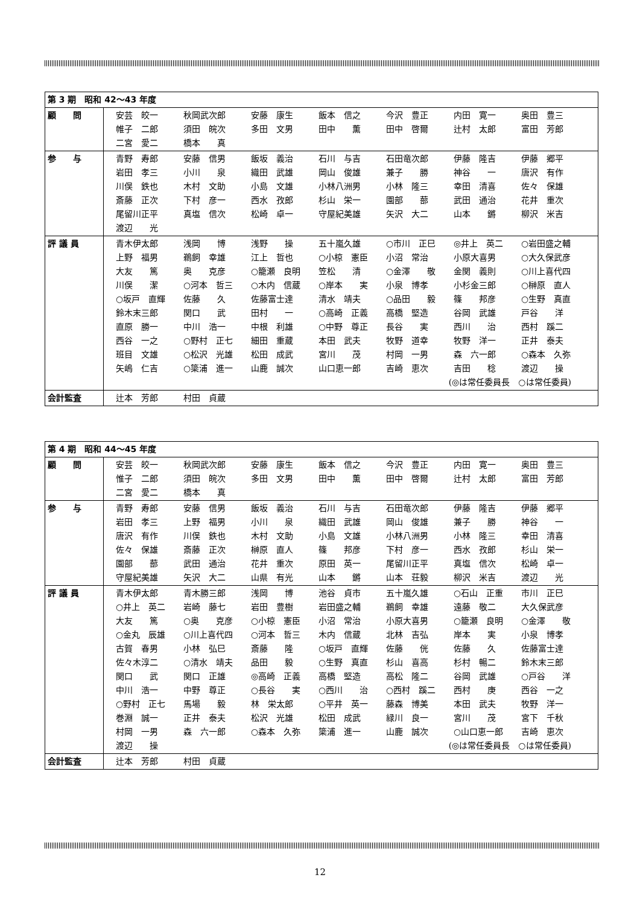| 第 3 期 昭和 42～43 年度 | |
| 顧 問 | 安芸 皎一 秋岡武次郎 安藤 康生 飯本 信之 今沢 豊正 内田 寛一 奥田 豊三 帷子 二郎 須田 皖次 多田 文男 田中 薫 田中 啓爾 辻村 太郎 富田 芳郎 二宮 愛二 橋本 真 |
| 参 与 | 青野 寿郎 安藤 信男 飯坂 義治 石川 与吉 石田竜次郎 伊藤 隆吉 伊藤 郷平 岩田 孝三 小川 泉 織田 武雄 岡山 俊雄 兼子 勝 神谷 一 唐沢 有作 川俣 鉄也 木村 文助 小島 文雄 小林八洲男 小林 隆三 幸田 清喜 佐々 保雄 斎藤 正次 下村 彦一 西水 孜郎 杉山 栄一 園部 蔀 武田 通治 花井 重次 尾留川正平 真塩 信次 松崎 卓一 守屋紀美雄 矢沢 大二 山本 鏘 柳沢 米吉 渡辺 光 |
| 評 議 員 | 青木伊太郎 浅岡 博 浅野 操 五十嵐久雄 ○市川 正巳 ◎井上 英二 ○岩田盛之輔 上野 福男 鵜飼 幸雄 江上 哲也 ○小椋 憲臣 小沼 常治 小原大喜男 ○大久保武彦 大友 篤 奥 克彦 ○籠瀬 良明 笠松 清 ○金澤 敬 金関 義則 ○川上喜代四 川俣 潔 ○河本 哲三 ○木内 信蔵 ○岸本 実 小泉 博孝 小杉金三郎 ○榊原 直人 ○坂戸 直輝 佐藤 久 佐藤富士達 清水 靖夫 ○品田 毅 篠 邦彦 ○生野 真直 鈴木末三郎 関口 武 田村 一 ○高崎 正義 高橋 堅造 谷岡 武雄 戸谷 洋 直原 勝一 中川 浩一 中根 利雄 ○中野 尊正 長谷 実 西川 治 西村 蹊二 西谷 一之 ○野村 正七 細田 重蔵 本田 武夫 牧野 道幸 牧野 洋一 正井 泰夫 班目 文雄 ○松沢 光雄 松田 成武 宮川 茂 村岡 一男 森 六一郎 ○森本 久弥 矢嶋 仁吉 ○簗浦 進一 山鹿 誠次 山口恵一郎 吉崎 恵次 吉田 稔 渡辺 操 (◎は常任委員長 ○は常任委員) |
| 会計監査 | 辻本 芳郎 村田 貞蔵 |
| 第 4 期 昭和 44～45 年度 | |
| 顧 問 | 安芸 皎一 秋岡武次郎 安藤 康生 飯本 信之 今沢 豊正 内田 寛一 奥田 豊三 惟子 二郎 須田 皖次 多田 文男 田中 薫 田中 啓爾 辻村 太郎 富田 芳郎 二宮 愛二 橋本 真 |
| 参 与 | 青野 寿郎 安藤 信男 飯坂 義治 石川 与吉 石田竜次郎 伊藤 隆吉 伊藤 郷平 岩田 孝三 上野 福男 小川 泉 織田 武雄 岡山 俊雄 兼子 勝 神谷 一 唐沢 有作 川俣 鉄也 木村 文助 小島 文雄 小林八洲男 小林 隆三 幸田 清喜 佐々 保雄 斎藤 正次 榊原 直人 篠 邦彦 下村 彦一 西水 孜郎 杉山 栄一 園部 蔀 武田 通治 花井 重次 原田 英一 尾留川正平 真塩 信次 松崎 卓一 守屋紀美雄 矢沢 大二 山県 有光 山本 鏘 山本 荘毅 柳沢 米吉 渡辺 光 |
| 評 議 員 | 青木伊太郎 青木勝三郎 浅岡 博 池谷 貞市 五十嵐久雄 ○石山 正重 市川 正巳 ○井上 英二 岩崎 藤七 岩田 豊樹 岩田盛之輔 鵜飼 幸雄 遠藤 敬二 大久保武彦 大友 篤 ○奥 克彦 ○小椋 憲臣 小沼 常治 小原大喜男 ○籠瀬 良明 ○金澤 敬 ○金丸 辰雄 ○川上喜代四 ○河本 哲三 木内 信蔵 北林 吉弘 岸本 実 小泉 博孝 古賀 春男 小林 弘巳 斎藤 隆 ○坂戸 直輝 佐藤 侊 佐藤 久 佐藤富士達 佐々木淳二 ○清水 靖夫 品田 毅 ○生野 真直 杉山 喜高 杉村 暢二 鈴木末三郎 関口 武 関口 正雄 ◎高崎 正義 高橋 堅造 高松 隆二 谷岡 武雄 ○戸谷 洋 中川 浩一 中野 尊正 ○長谷 実 ○西川 治 ○西村 蹊二 西村 庚 西谷 一之 ○野村 正七 馬場 毅 林 栄太郎 ○平井 英一 藤森 博美 本田 武夫 牧野 洋一 巻淵 誠一 正井 泰夫 松沢 光雄 松田 成武 緑川 良一 宮川 茂 宮下 千秋 村岡 一男 森 六一郎 ○森本 久弥 簗浦 進一 山鹿 誠次 ○山口恵一郎 吉崎 恵次 渡辺 操 (◎は常任委員長 ○は常任委員) |
| 会計監査 | 辻本 芳郎 村田 貞蔵 |
12